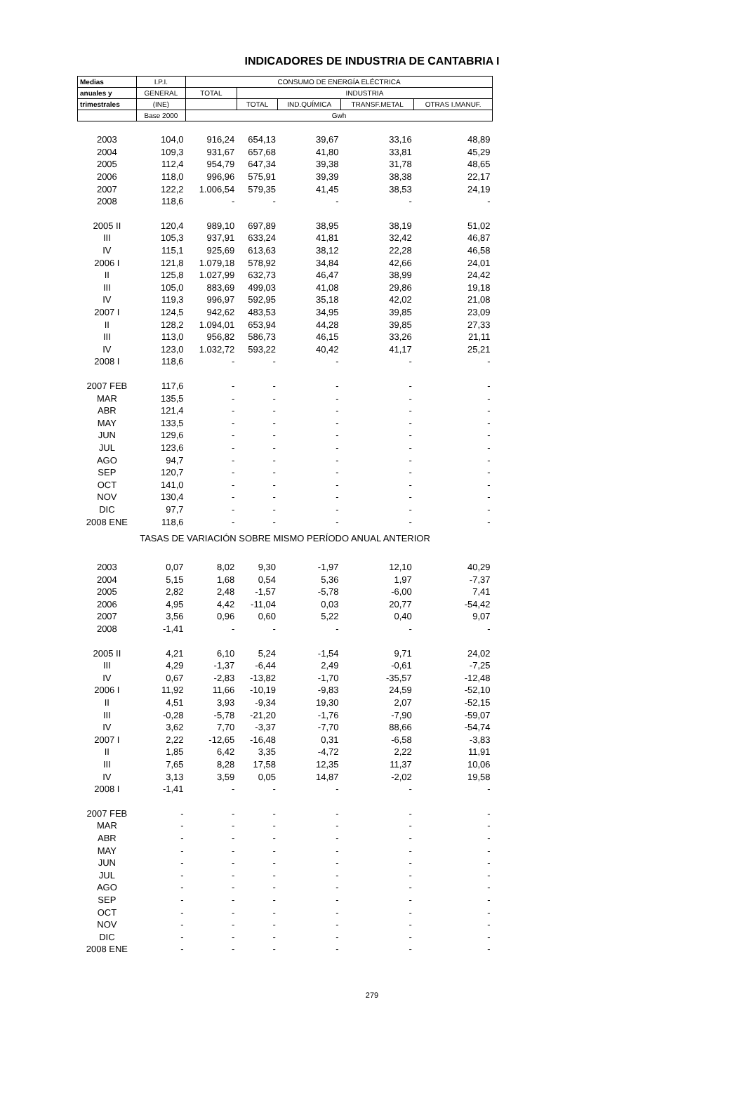INDICADORES DE INDUSTRIA DE CANTABRIA I
| Medias | I.P.I. | CONSUMO DE ENERGÍA ELÉCTRICA | | | | |
| --- | --- | --- | --- | --- | --- | --- |
| anuales y | GENERAL | TOTAL | INDUSTRIA | | | |
| trimestrales | (INE) | | TOTAL | IND.QUÍMICA | TRANSF.METAL | OTRAS I.MANUF. |
| | Base 2000 | Gwh | | | | |
| 2003 | 104,0 | 916,24 | 654,13 | 39,67 | 33,16 | 48,89 |
| 2004 | 109,3 | 931,67 | 657,68 | 41,80 | 33,81 | 45,29 |
| 2005 | 112,4 | 954,79 | 647,34 | 39,38 | 31,78 | 48,65 |
| 2006 | 118,0 | 996,96 | 575,91 | 39,39 | 38,38 | 22,17 |
| 2007 | 122,2 | 1.006,54 | 579,35 | 41,45 | 38,53 | 24,19 |
| 2008 | 118,6 | - | - | - | - | - |
| 2005 II | 120,4 | 989,10 | 697,89 | 38,95 | 38,19 | 51,02 |
| III | 105,3 | 937,91 | 633,24 | 41,81 | 32,42 | 46,87 |
| IV | 115,1 | 925,69 | 613,63 | 38,12 | 22,28 | 46,58 |
| 2006 I | 121,8 | 1.079,18 | 578,92 | 34,84 | 42,66 | 24,01 |
| II | 125,8 | 1.027,99 | 632,73 | 46,47 | 38,99 | 24,42 |
| III | 105,0 | 883,69 | 499,03 | 41,08 | 29,86 | 19,18 |
| IV | 119,3 | 996,97 | 592,95 | 35,18 | 42,02 | 21,08 |
| 2007 I | 124,5 | 942,62 | 483,53 | 34,95 | 39,85 | 23,09 |
| II | 128,2 | 1.094,01 | 653,94 | 44,28 | 39,85 | 27,33 |
| III | 113,0 | 956,82 | 586,73 | 46,15 | 33,26 | 21,11 |
| IV | 123,0 | 1.032,72 | 593,22 | 40,42 | 41,17 | 25,21 |
| 2008 I | 118,6 | - | - | - | - | - |
| 2007 FEB | 117,6 | - | - | - | - | - |
| MAR | 135,5 | - | - | - | - | - |
| ABR | 121,4 | - | - | - | - | - |
| MAY | 133,5 | - | - | - | - | - |
| JUN | 129,6 | - | - | - | - | - |
| JUL | 123,6 | - | - | - | - | - |
| AGO | 94,7 | - | - | - | - | - |
| SEP | 120,7 | - | - | - | - | - |
| OCT | 141,0 | - | - | - | - | - |
| NOV | 130,4 | - | - | - | - | - |
| DIC | 97,7 | - | - | - | - | - |
| 2008 ENE | 118,6 | - | - | - | - | - |
| TASAS DE VARIACIÓN SOBRE MISMO PERÍODO ANUAL ANTERIOR | | | | | | |
| 2003 | 0,07 | 8,02 | 9,30 | -1,97 | 12,10 | 40,29 |
| 2004 | 5,15 | 1,68 | 0,54 | 5,36 | 1,97 | -7,37 |
| 2005 | 2,82 | 2,48 | -1,57 | -5,78 | -6,00 | 7,41 |
| 2006 | 4,95 | 4,42 | -11,04 | 0,03 | 20,77 | -54,42 |
| 2007 | 3,56 | 0,96 | 0,60 | 5,22 | 0,40 | 9,07 |
| 2008 | -1,41 | - | - | - | - | - |
| 2005 II | 4,21 | 6,10 | 5,24 | -1,54 | 9,71 | 24,02 |
| III | 4,29 | -1,37 | -6,44 | 2,49 | -0,61 | -7,25 |
| IV | 0,67 | -2,83 | -13,82 | -1,70 | -35,57 | -12,48 |
| 2006 I | 11,92 | 11,66 | -10,19 | -9,83 | 24,59 | -52,10 |
| II | 4,51 | 3,93 | -9,34 | 19,30 | 2,07 | -52,15 |
| III | -0,28 | -5,78 | -21,20 | -1,76 | -7,90 | -59,07 |
| IV | 3,62 | 7,70 | -3,37 | -7,70 | 88,66 | -54,74 |
| 2007 I | 2,22 | -12,65 | -16,48 | 0,31 | -6,58 | -3,83 |
| II | 1,85 | 6,42 | 3,35 | -4,72 | 2,22 | 11,91 |
| III | 7,65 | 8,28 | 17,58 | 12,35 | 11,37 | 10,06 |
| IV | 3,13 | 3,59 | 0,05 | 14,87 | -2,02 | 19,58 |
| 2008 I | -1,41 | - | - | - | - | - |
| 2007 FEB | - | - | - | - | - | - |
| MAR | - | - | - | - | - | - |
| ABR | - | - | - | - | - | - |
| MAY | - | - | - | - | - | - |
| JUN | - | - | - | - | - | - |
| JUL | - | - | - | - | - | - |
| AGO | - | - | - | - | - | - |
| SEP | - | - | - | - | - | - |
| OCT | - | - | - | - | - | - |
| NOV | - | - | - | - | - | - |
| DIC | - | - | - | - | - | - |
| 2008 ENE | - | - | - | - | - | - |
279